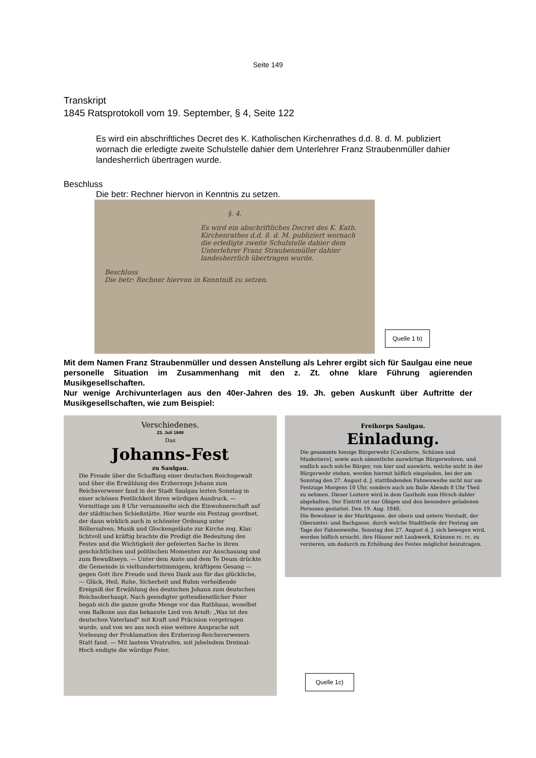Seite 149
Transkript
1845 Ratsprotokoll vom 19. September, § 4, Seite 122
Es wird ein abschriftliches Decret des K. Katholischen Kirchenrathes d.d. 8. d. M. publiziert wornach die erledigte zweite Schulstelle dahier dem Unterlehrer Franz Straubenmüller dahier landesherrlich übertragen wurde.
Beschluss
Die betr: Rechner hiervon in Kenntnis zu setzen.
§. 4.
Es wird ein abschriftliches Decret des K. Kath. Kirchenrathes d.d. 8. d. M. publiziert wornach die erledigte zweite Schulstelle dahier dem Unterlehrer Franz Straubenmüller dahier landesherrlich übertragen wurde.
Beschluss
Die betr: Rechner hiervon in Kenntniß zu setzen.
Quelle 1 b)
Mit dem Namen Franz Straubenmüller und dessen Anstellung als Lehrer ergibt sich für Saulgau eine neue personelle Situation im Zusammenhang mit den z. Zt. ohne klare Führung agierenden Musikgesellschaften.
Nur wenige Archivunterlagen aus den 40er-Jahren des 19. Jh. geben Auskunft über Auftritte der Musikgesellschaften, wie zum Beispiel:
Verschiedenes.
23. Juli 1848
Das
Johanns-Fest
zu Saulgau.
Die Freude über die Schaffung einer deutschen Reichsgewalt und über die Erwählung des Erzherzogs Johann zum Reichsverweser fand in der Stadt Saulgau lezten Sonntag in einer schönen Festlichkeit ihren würdigen Ausdruck. — Vormittags um 8 Uhr versammelte sich die Einwohnerschaft auf der städtischen Schießstätte. Hier wurde ein Festzug geordnet, der dann wirklich auch in schönster Ordnung unter Böllersalven, Musik und Glockengeläute zur Kirche zog. Klar, lichtvoll und kräftig brachte die Predigt die Bedeutung des Festes und die Wichtigkeit der gefeierten Sache in ihren geschichtlichen und politischen Momenten zur Anschauung und zum Bewußtseyn. — Unter dem Amte und dem Te Deum drückte die Gemeinde in vielhundertstimmigem, kräftigem Gesang — gegen Gott ihre Freude und ihren Dank aus für das glückliche, — Glück, Heil, Ruhe, Sicherheit und Ruhm verheißende Ereigniß der Erwählung des deutschen Johann zum deutschen Reichsoberhaupt. Nach geendigter gottesdienstlicher Feier begab sich die ganze große Menge vor das Rathhaus, woselbst vom Balkone aus das bekannte Lied von Arndt: „Was ist des deutschen Vaterland" mit Kraft und Präcision vorgetragen wurde, und von wo aus noch eine weitere Ansprache mit Vorlesung der Proklamation des Erzherzog-Reichsverwesers Statt fand. — Mit lautem Vivatrufen, mit jubelndem Dreimal-Hoch endigte die würdige Feier.
Freikorps Saulgau.
Einladung.
Die gesammte hiesige Bürgerwehr [Cavallerie, Schüzen und Musketiere], sowie auch sämmtliche auswärtige Bürgerwehren, und endlich auch solche Bürger, von hier und auswärts, welche nicht in der Bürgerwehr stehen, werden hiermit höflich eingeladen, bei der am Sonntag den 27. August d. J. stattfindenden Fahnenweihe nicht nur am Festzuge Morgens 10 Uhr, sondern auch am Balle Abends 8 Uhr Theil zu nehmen. Dieser Leztere wird in dem Gasthofe zum Hirsch dahler abgehalten. Der Eintritt ist nur Obigen und den besonders geladenen Personen gestattet. Den 19. Aug. 1848.
Die Bewohner in der Marktgasse, der obern und untern Vorstadt, der Oberamtei- und Bachgasse, durch welche Stadttheile der Festzug am Tage der Fahnenweihe, Sonntag den 27. August d. J. sich bewegen wird, werden höflich ersucht, ihre Häuser mit Laubwerk, Kränzen rc. rc. zu verzieren, um dadurch zu Erhöhung des Festes möglichst beizutragen.
Quelle 1c)